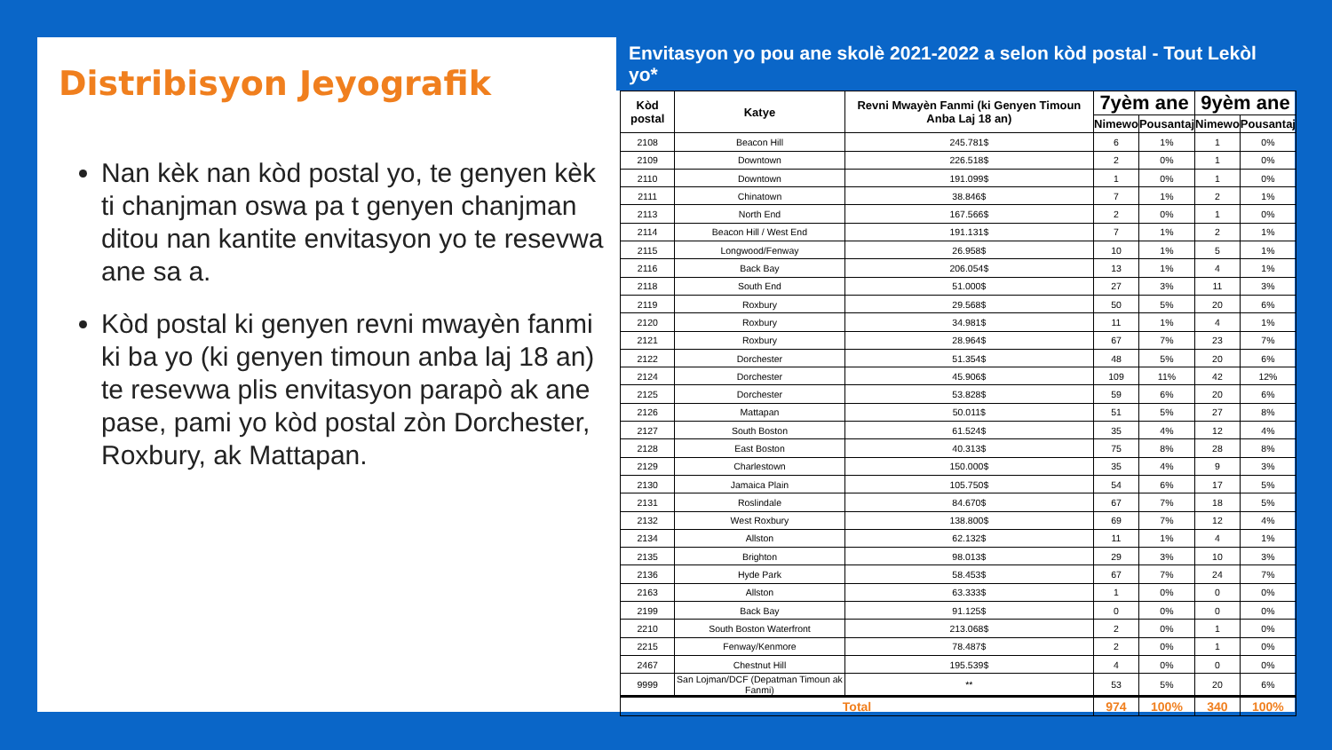Distribisyon Jeyografik
Nan kèk nan kòd postal yo, te genyen kèk ti chanjman oswa pa t genyen chanjman ditou nan kantite envitasyon yo te resevwa ane sa a.
Kòd postal ki genyen revni mwayèn fanmi ki ba yo (ki genyen timoun anba laj 18 an) te resevwa plis envitasyon parapò ak ane pase, pami yo kòd postal zòn Dorchester, Roxbury, ak Mattapan.
Envitasyon yo pou ane skolè 2021-2022 a selon kòd postal - Tout Lekòl yo*
| Kòd postal | Katye | Revni Mwayèn Fanmi (ki Genyen Timoun Anba Laj 18 an) | 7yèm ane | | 9yèm ane | |
| --- | --- | --- | --- | --- | --- | --- |
| | | | Nimewo | Pousantaj | Nimewo | Pousantaj |
| 2108 | Beacon Hill | 245.781$ | 6 | 1% | 1 | 0% |
| 2109 | Downtown | 226.518$ | 2 | 0% | 1 | 0% |
| 2110 | Downtown | 191.099$ | 1 | 0% | 1 | 0% |
| 2111 | Chinatown | 38.846$ | 7 | 1% | 2 | 1% |
| 2113 | North End | 167.566$ | 2 | 0% | 1 | 0% |
| 2114 | Beacon Hill / West End | 191.131$ | 7 | 1% | 2 | 1% |
| 2115 | Longwood/Fenway | 26.958$ | 10 | 1% | 5 | 1% |
| 2116 | Back Bay | 206.054$ | 13 | 1% | 4 | 1% |
| 2118 | South End | 51.000$ | 27 | 3% | 11 | 3% |
| 2119 | Roxbury | 29.568$ | 50 | 5% | 20 | 6% |
| 2120 | Roxbury | 34.981$ | 11 | 1% | 4 | 1% |
| 2121 | Roxbury | 28.964$ | 67 | 7% | 23 | 7% |
| 2122 | Dorchester | 51.354$ | 48 | 5% | 20 | 6% |
| 2124 | Dorchester | 45.906$ | 109 | 11% | 42 | 12% |
| 2125 | Dorchester | 53.828$ | 59 | 6% | 20 | 6% |
| 2126 | Mattapan | 50.011$ | 51 | 5% | 27 | 8% |
| 2127 | South Boston | 61.524$ | 35 | 4% | 12 | 4% |
| 2128 | East Boston | 40.313$ | 75 | 8% | 28 | 8% |
| 2129 | Charlestown | 150.000$ | 35 | 4% | 9 | 3% |
| 2130 | Jamaica Plain | 105.750$ | 54 | 6% | 17 | 5% |
| 2131 | Roslindale | 84.670$ | 67 | 7% | 18 | 5% |
| 2132 | West Roxbury | 138.800$ | 69 | 7% | 12 | 4% |
| 2134 | Allston | 62.132$ | 11 | 1% | 4 | 1% |
| 2135 | Brighton | 98.013$ | 29 | 3% | 10 | 3% |
| 2136 | Hyde Park | 58.453$ | 67 | 7% | 24 | 7% |
| 2163 | Allston | 63.333$ | 1 | 0% | 0 | 0% |
| 2199 | Back Bay | 91.125$ | 0 | 0% | 0 | 0% |
| 2210 | South Boston Waterfront | 213.068$ | 2 | 0% | 1 | 0% |
| 2215 | Fenway/Kenmore | 78.487$ | 2 | 0% | 1 | 0% |
| 2467 | Chestnut Hill | 195.539$ | 4 | 0% | 0 | 0% |
| 9999 | San Lojman/DCF (Depatman Timoun ak Fanmi) | ** | 53 | 5% | 20 | 6% |
| Total | | | 974 | 100% | 340 | 100% |